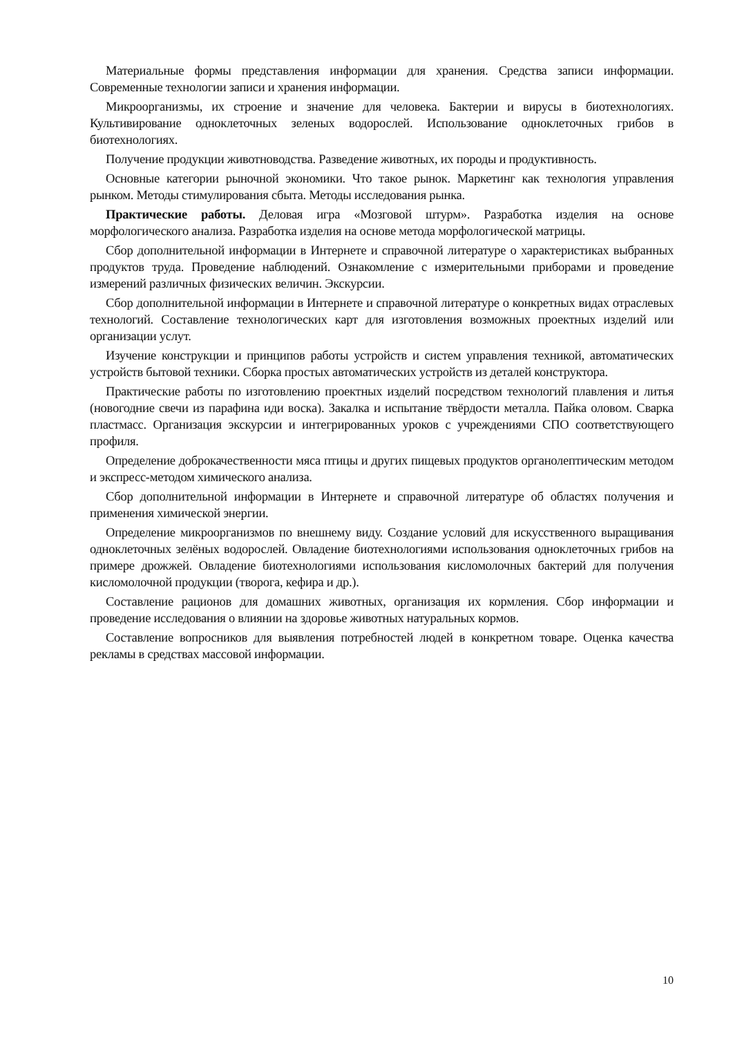Материальные формы представления информации для хранения. Средства записи информации. Современные технологии записи и хранения информации.
Микроорганизмы, их строение и значение для человека. Бактерии и вирусы в биотехнологиях. Культивирование одноклеточных зеленых водорослей. Использование одноклеточных грибов в биотехнологиях.
Получение продукции животноводства. Разведение животных, их породы и продуктивность.
Основные категории рыночной экономики. Что такое рынок. Маркетинг как технология управления рынком. Методы стимулирования сбыта. Методы исследования рынка.
Практические работы. Деловая игра «Мозговой штурм». Разработка изделия на основе морфологического анализа. Разработка изделия на основе метода морфологической матрицы.
Сбор дополнительной информации в Интернете и справочной литературе о характеристиках выбранных продуктов труда. Проведение наблюдений. Ознакомление с измерительными приборами и проведение измерений различных физических величин. Экскурсии.
Сбор дополнительной информации в Интернете и справочной литературе о конкретных видах отраслевых технологий. Составление технологических карт для изготовления возможных проектных изделий или организации услут.
Изучение конструкции и принципов работы устройств и систем управления техникой, автоматических устройств бытовой техники. Сборка простых автоматических устройств из деталей конструктора.
Практические работы по изготовлению проектных изделий посредством технологий плавления и литья (новогодние свечи из парафина иди воска). Закалка и испытание твёрдости металла. Пайка оловом. Сварка пластмасс. Организация экскурсии и интегрированных уроков с учреждениями СПО соответствующего профиля.
Определение доброкачественности мяса птицы и других пищевых продуктов органолептическим методом и экспресс-методом химического анализа.
Сбор дополнительной информации в Интернете и справочной литературе об областях получения и применения химической энергии.
Определение микроорганизмов по внешнему виду. Создание условий для искусственного выращивания одноклеточных зелёных водорослей. Овладение биотехнологиями использования одноклеточных грибов на примере дрожжей. Овладение биотехнологиями использования кисломолочных бактерий для получения кисломолочной продукции (творога, кефира и др.).
Составление рационов для домашних животных, организация их кормления. Сбор информации и проведение исследования о влиянии на здоровье животных натуральных кормов.
Составление вопросников для выявления потребностей людей в конкретном товаре. Оценка качества рекламы в средствах массовой информации.
10